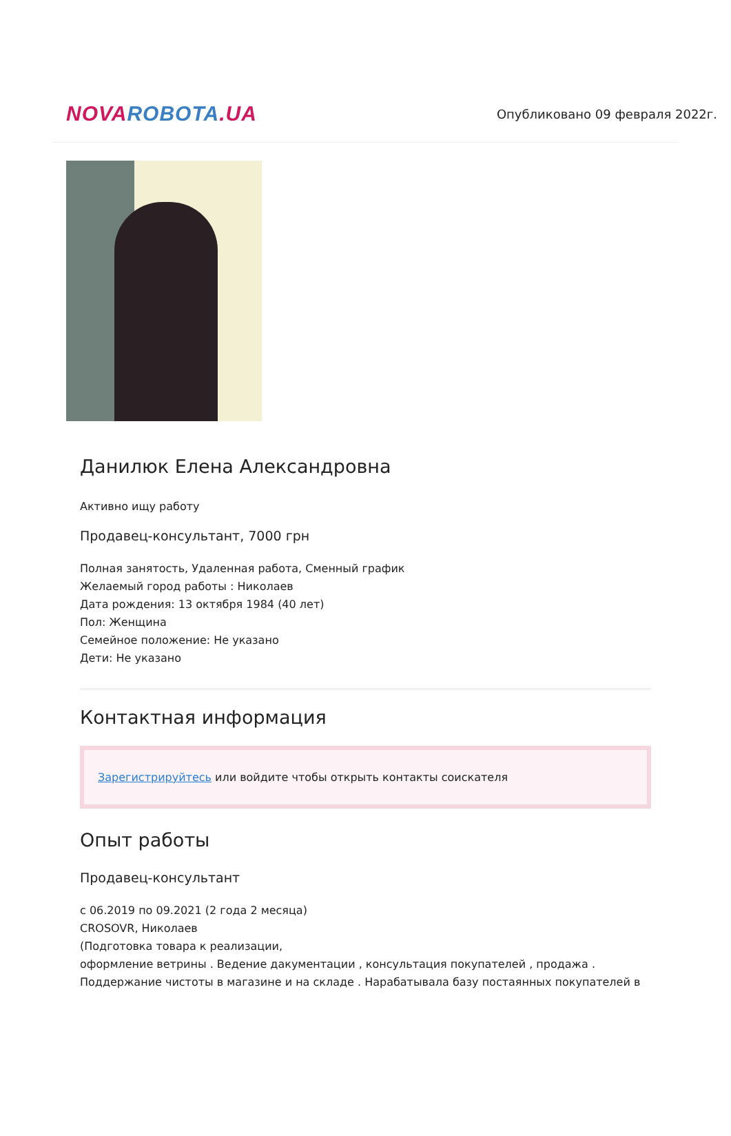NOVA ROBOTA.UA
Опубликовано 09 февраля 2022г.
Данилюк Елена Александровна
Активно ищу работу
Продавец-консультант, 7000 грн
Полная занятость, Удаленная работа, Сменный график
Желаемый город работы : Николаев
Дата рождения: 13 октября 1984 (40 лет)
Пол: Женщина
Семейное положение: Не указано
Дети: Не указано
Контактная информация
Зарегистрируйтесь или войдите чтобы открыть контакты соискателя
Опыт работы
Продавец-консультант
с 06.2019 по 09.2021 (2 года 2 месяца)
CROSOVR, Николаев
(Подготовка товара к реализации,
оформление ветрины . Ведение дакументации , консультация покупателей , продажа .
Поддержание чистоты в магазине и на складе . Нарабатывала базу постаянных покупателей в